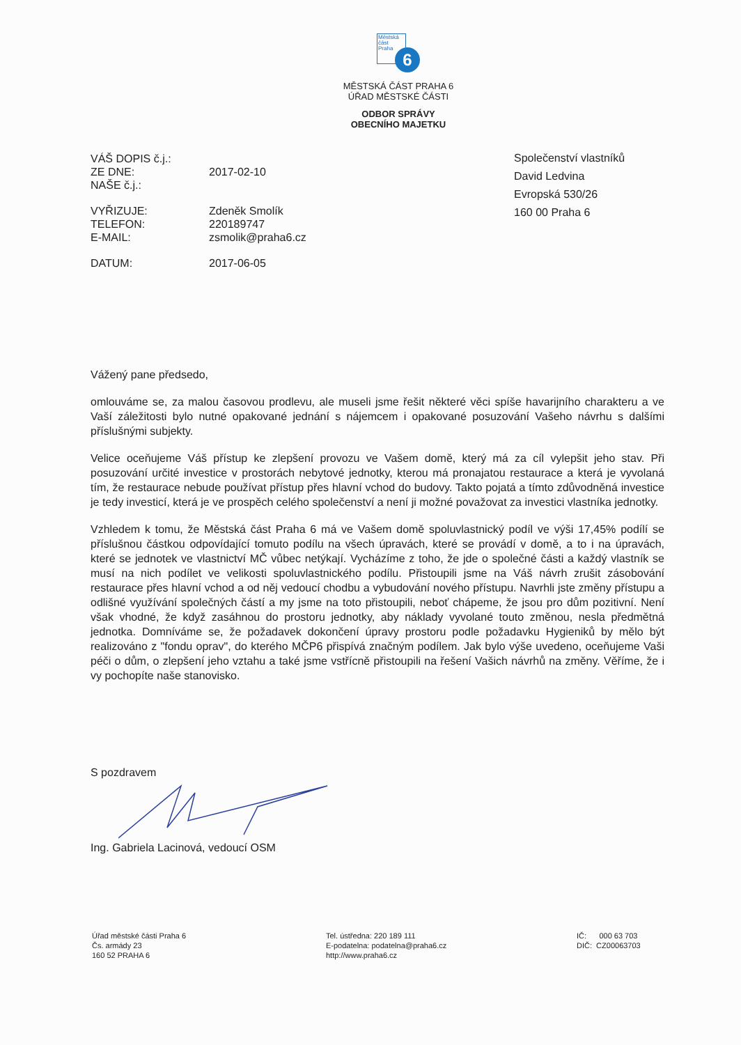Městská
část
Praha
6
MĚSTSKÁ ČÁST PRAHA 6
ÚŘAD MĚSTSKÉ ČÁSTI
ODBOR SPRÁVY
OBECNÍHO MAJETKU
| VÁŠ DOPIS č.j.: | |
| ZE DNE: | 2017-02-10 |
| NAŠE č.j.: | |
| VYŘIZUJE: | Zdeněk Smolík |
| TELEFON: | 220189747 |
| E-MAIL: | zsmolik@praha6.cz |
| DATUM: | 2017-06-05 |
Společenství vlastníků
David Ledvina
Evropská 530/26
160 00 Praha 6
Vážený pane předsedo,
omlouváme se, za malou časovou prodlevu, ale museli jsme řešit některé věci spíše havarijního charakteru a ve Vaší záležitosti bylo nutné opakované jednání s nájemcem i opakované posuzování Vašeho návrhu s dalšími příslušnými subjekty.
Velice oceňujeme Váš přístup ke zlepšení provozu ve Vašem domě, který má za cíl vylepšit jeho stav. Při posuzování určité investice v prostorách nebytové jednotky, kterou má pronajatou restaurace a která je vyvolaná tím, že restaurace nebude používat přístup přes hlavní vchod do budovy. Takto pojatá a tímto zdůvodněná investice je tedy investicí, která je ve prospěch celého společenství a není ji možné považovat za investici vlastníka jednotky.
Vzhledem k tomu, že Městská část Praha 6 má ve Vašem domě spoluvlastnický podíl ve výši 17,45% podílí se příslušnou částkou odpovídající tomuto podílu na všech úpravách, které se provádí v domě, a to i na úpravách, které se jednotek ve vlastnictví MČ vůbec netýkají. Vycházíme z toho, že jde o společné části a každý vlastník se musí na nich podílet ve velikosti spoluvlastnického podílu. Přistoupili jsme na Váš návrh zrušit zásobování restaurace přes hlavní vchod a od něj vedoucí chodbu a vybudování nového přístupu. Navrhli jste změny přístupu a odlišné využívání společných částí a my jsme na toto přistoupili, neboť chápeme, že jsou pro dům pozitivní. Není však vhodné, že když zasáhnou do prostoru jednotky, aby náklady vyvolané touto změnou, nesla předmětná jednotka. Domníváme se, že požadavek dokončení úpravy prostoru podle požadavku Hygieniků by mělo být realizováno z "fondu oprav", do kterého MČP6 přispívá značným podílem. Jak bylo výše uvedeno, oceňujeme Vaši péči o dům, o zlepšení jeho vztahu a také jsme vstřícně přistoupili na řešení Vašich návrhů na změny. Věříme, že i vy pochopíte naše stanovisko.
S pozdravem Ing. Gabriela Lacinová, vedoucí OSM
Úřad městské části Praha 6
Čs. armády 23
160 52 PRAHA 6
Tel. ústředna: 220 189 111
E-podatelna: podatelna@praha6.cz
http://www.praha6.cz
IČ: 000 63 703
DIČ: CZ00063703